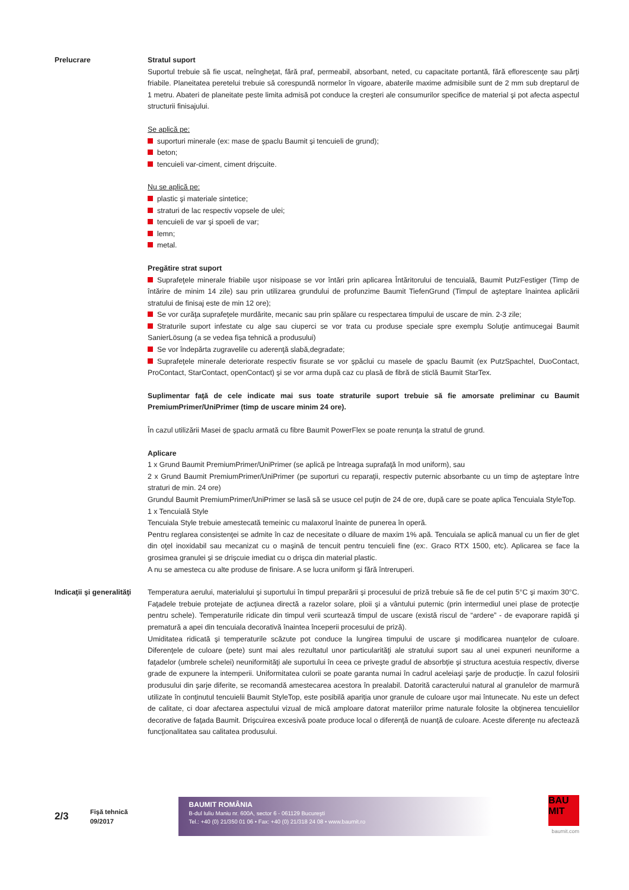Prelucrare Stratul suport
Suportul trebuie să fie uscat, neîngheţat, fără praf, permeabil, absorbant, neted, cu capacitate portantă, fără eflorescenţe sau părţi friabile. Planeitatea peretelui trebuie să corespundă normelor în vigoare, abaterile maxime admisibile sunt de 2 mm sub dreptarul de 1 metru. Abateri de planeitate peste limita admisă pot conduce la creşteri ale consumurilor specifice de material şi pot afecta aspectul structurii finisajului.
Se aplică pe:
suporturi minerale (ex: mase de şpaclu Baumit şi tencuieli de grund);
beton;
tencuieli var-ciment, ciment drişcuite.
Nu se aplică pe:
plastic şi materiale sintetice;
straturi de lac respectiv vopsele de ulei;
tencuieli de var şi spoeli de var;
lemn;
metal.
Pregătire strat suport
Suprafeţele minerale friabile uşor nisipoase se vor întări prin aplicarea Întăritorului de tencuială, Baumit PutzFestiger (Timp de întărire de minim 14 zile) sau prin utilizarea grundului de profunzime Baumit TiefenGrund (Timpul de aşteptare înaintea aplicării stratului de finisaj este de min 12 ore);
Se vor curăţa suprafeţele murdărite, mecanic sau prin spălare cu respectarea timpului de uscare de min. 2-3 zile;
Straturile suport infestate cu alge sau ciuperci se vor trata cu produse speciale spre exemplu Soluţie antimucegai Baumit SanierLösung (a se vedea fişa tehnică a produsului)
Se vor îndepărta zugravelile cu aderenţă slabă,degradate;
Suprafeţele minerale deteriorate respectiv fisurate se vor şpăclui cu masele de şpaclu Baumit (ex PutzSpachtel, DuoContact, ProContact, StarContact, openContact) şi se vor arma după caz cu plasă de fibră de sticlă Baumit StarTex.
Suplimentar faţă de cele indicate mai sus toate straturile suport trebuie să fie amorsate preliminar cu Baumit PremiumPrimer/UniPrimer (timp de uscare minim 24 ore).
În cazul utilizării Masei de şpaclu armată cu fibre Baumit PowerFlex se poate renunţa la stratul de grund.
Aplicare
1 x Grund Baumit PremiumPrimer/UniPrimer (se aplică pe întreaga suprafaţă în mod uniform), sau
2 x Grund Baumit PremiumPrimer/UniPrimer (pe suporturi cu reparaţii, respectiv puternic absorbante cu un timp de aşteptare între straturi de min. 24 ore)
Grundul Baumit PremiumPrimer/UniPrimer se lasă să se usuce cel puţin de 24 de ore, după care se poate aplica Tencuiala StyleTop.
1 x Tencuială Style
Tencuiala Style trebuie amestecată temeinic cu malaxorul înainte de punerea în operă.
Pentru reglarea consistenţei se admite în caz de necesitate o diluare de maxim 1% apă. Tencuiala se aplică manual cu un fier de glet din oţel inoxidabil sau mecanizat cu o maşină de tencuit pentru tencuieli fine (ex:. Graco RTX 1500, etc). Aplicarea se face la grosimea granulei şi se drişcuie imediat cu o drişca din material plastic.
A nu se amesteca cu alte produse de finisare. A se lucra uniform şi fără întreruperi.
Indicaţii şi generalităţi
Temperatura aerului, materialului şi suportului în timpul preparării şi procesului de priză trebuie să fie de cel putin 5°C şi maxim 30°C. Faţadele trebuie protejate de acţiunea directă a razelor solare, ploii şi a vântului puternic (prin intermediul unei plase de protecţie pentru schele). Temperaturile ridicate din timpul verii scurtează timpul de uscare (există riscul de “ardere” - de evaporare rapidă şi prematură a apei din tencuiala decorativă înaintea începerii procesului de priză).
Umiditatea ridicată şi temperaturile scăzute pot conduce la lungirea timpului de uscare şi modificarea nuanţelor de culoare. Diferenţele de culoare (pete) sunt mai ales rezultatul unor particularităţi ale stratului suport sau al unei expuneri neuniforme a faţadelor (umbrele schelei) neuniformităţi ale suportului în ceea ce priveşte gradul de absorbţie şi structura acestuia respectiv, diverse grade de expunere la intemperii. Uniformitatea culorii se poate garanta numai în cadrul aceleiaşi şarje de producţie. În cazul folosirii produsului din şarje diferite, se recomandă amestecarea acestora în prealabil. Datorită caracterului natural al granulelor de marmură utilizate în conţinutul tencuielii Baumit StyleTop, este posibilă apariţia unor granule de culoare uşor mai întunecate. Nu este un defect de calitate, ci doar afectarea aspectului vizual de mică amploare datorat materiilor prime naturale folosite la obţinerea tencuielilor decorative de faţada Baumit. Drişcuirea excesivă poate produce local o diferenţă de nuanţă de culoare. Aceste diferenţe nu afectează funcţionalitatea sau calitatea produsului.
2/3
Fişă tehnică
09/2017
BAUMIT ROMÂNIA
B-dul Iuliu Maniu nr. 600A, sector 6 - 061129 Bucureşti
Tel.: +40 (0) 21/350 01 06 • Fax: +40 (0) 21/318 24 08 • www.baumit.ro
BAU
MIT
baumit.com